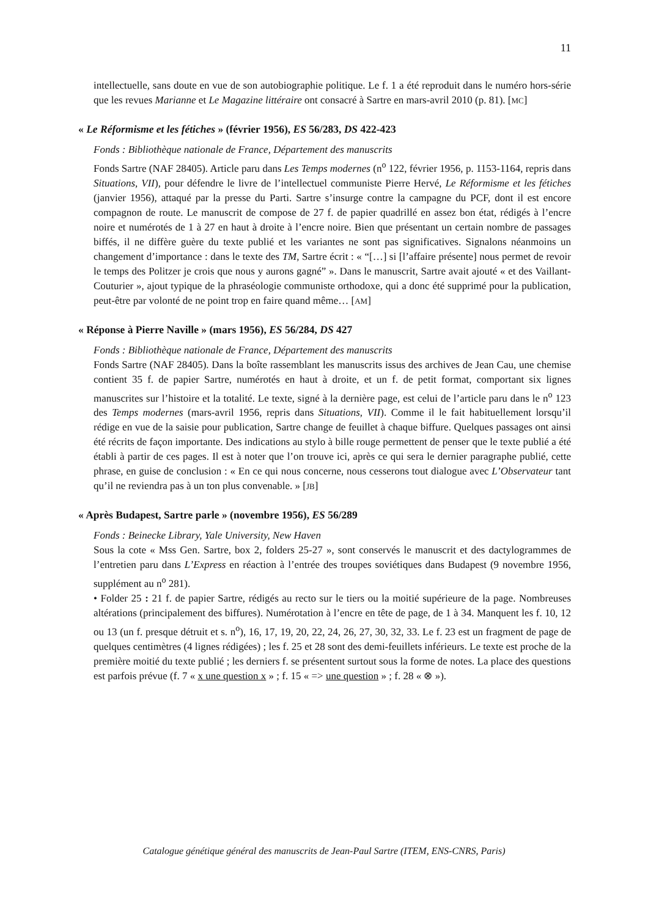11
intellectuelle, sans doute en vue de son autobiographie politique. Le f. 1 a été reproduit dans le numéro hors-série que les revues Marianne et Le Magazine littéraire ont consacré à Sartre en mars-avril 2010 (p. 81). [MC]
« Le Réformisme et les fétiches » (février 1956), ES 56/283, DS 422-423
Fonds : Bibliothèque nationale de France, Département des manuscrits
Fonds Sartre (NAF 28405). Article paru dans Les Temps modernes (n<sup>o</sup> 122, février 1956, p. 1153-1164, repris dans Situations, VII), pour défendre le livre de l’intellectuel communiste Pierre Hervé, Le Réformisme et les fétiches (janvier 1956), attaqué par la presse du Parti. Sartre s’insurge contre la campagne du PCF, dont il est encore compagnon de route. Le manuscrit de compose de 27 f. de papier quadrillé en assez bon état, rédigés à l’encre noire et numérotés de 1 à 27 en haut à droite à l’encre noire. Bien que présentant un certain nombre de passages biffés, il ne diffère guère du texte publié et les variantes ne sont pas significatives. Signalons néanmoins un changement d’importance : dans le texte des TM, Sartre écrit : « “[…] si [l’affaire présente] nous permet de revoir le temps des Politzer je crois que nous y aurons gagné” ». Dans le manuscrit, Sartre avait ajouté « et des Vaillant-Couturier », ajout typique de la phraséologie communiste orthodoxe, qui a donc été supprimé pour la publication, peut-être par volonté de ne point trop en faire quand même… [AM]
« Réponse à Pierre Naville » (mars 1956), ES 56/284, DS 427
Fonds : Bibliothèque nationale de France, Département des manuscrits
Fonds Sartre (NAF 28405). Dans la boîte rassemblant les manuscrits issus des archives de Jean Cau, une chemise contient 35 f. de papier Sartre, numérotés en haut à droite, et un f. de petit format, comportant six lignes manuscrites sur l’histoire et la totalité. Le texte, signé à la dernière page, est celui de l’article paru dans le n<sup>o</sup> 123 des Temps modernes (mars-avril 1956, repris dans Situations, VII). Comme il le fait habituellement lorsqu’il rédige en vue de la saisie pour publication, Sartre change de feuillet à chaque biffure. Quelques passages ont ainsi été récrits de façon importante. Des indications au stylo à bille rouge permettent de penser que le texte publié a été établi à partir de ces pages. Il est à noter que l’on trouve ici, après ce qui sera le dernier paragraphe publié, cette phrase, en guise de conclusion : « En ce qui nous concerne, nous cesserons tout dialogue avec L’Observateur tant qu’il ne reviendra pas à un ton plus convenable. » [JB]
« Après Budapest, Sartre parle » (novembre 1956), ES 56/289
Fonds : Beinecke Library, Yale University, New Haven
Sous la cote « Mss Gen. Sartre, box 2, folders 25-27 », sont conservés le manuscrit et des dactylogrammes de l’entretien paru dans L’Express en réaction à l’entrée des troupes soviétiques dans Budapest (9 novembre 1956, supplément au n<sup>o</sup> 281).
• Folder 25 : 21 f. de papier Sartre, rédigés au recto sur le tiers ou la moitié supérieure de la page. Nombreuses altérations (principalement des biffures). Numérotation à l’encre en tête de page, de 1 à 34. Manquent les f. 10, 12 ou 13 (un f. presque détruit et s. n<sup>o</sup>), 16, 17, 19, 20, 22, 24, 26, 27, 30, 32, 33. Le f. 23 est un fragment de page de quelques centimètres (4 lignes rédigées) ; les f. 25 et 28 sont des demi-feuillets inférieurs. Le texte est proche de la première moitié du texte publié ; les derniers f. se présentent surtout sous la forme de notes. La place des questions est parfois prévue (f. 7 « x une question x » ; f. 15 « => une question » ; f. 28 « ⊗ »).
Catalogue génétique général des manuscrits de Jean-Paul Sartre (ITEM, ENS-CNRS, Paris)